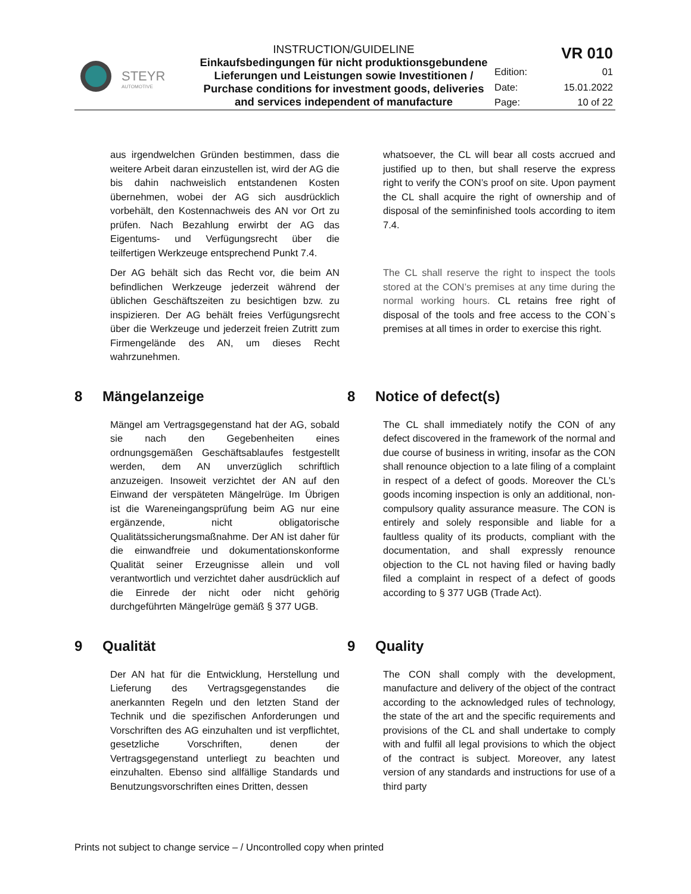| STEYR AUTOMOTIVE | INSTRUCTION/GUIDELINE Einkaufsbedingungen für nicht produktionsgebundene Lieferungen und Leistungen sowie Investitionen / Purchase conditions for investment goods, deliveries and services independent of manufacture | VR 010 | |
| | | Edition: | 01 |
| | | Date: | 15.01.2022 |
| | | Page: | 10 of 22 |
aus irgendwelchen Gründen bestimmen, dass die weitere Arbeit daran einzustellen ist, wird der AG die bis dahin nachweislich entstandenen Kosten übernehmen, wobei der AG sich ausdrücklich vorbehält, den Kostennachweis des AN vor Ort zu prüfen. Nach Bezahlung erwirbt der AG das Eigentums- und Verfügungsrecht über die teilfertigen Werkzeuge entsprechend Punkt 7.4.
whatsoever, the CL will bear all costs accrued and justified up to then, but shall reserve the express right to verify the CON’s proof on site. Upon payment the CL shall acquire the right of ownership and of disposal of the seminfinished tools according to item 7.4.
Der AG behält sich das Recht vor, die beim AN befindlichen Werkzeuge jederzeit während der üblichen Geschäftszeiten zu besichtigen bzw. zu inspizieren. Der AG behält freies Verfügungsrecht über die Werkzeuge und jederzeit freien Zutritt zum Firmengelände des AN, um dieses Recht wahrzunehmen.
The CL shall reserve the right to inspect the tools stored at the CON’s premises at any time during the normal working hours. CL retains free right of disposal of the tools and free access to the CON`s premises at all times in order to exercise this right.
8 Mängelanzeige 8 Notice of defect(s)
Mängel am Vertragsgegenstand hat der AG, sobald sie nach den Gegebenheiten eines ordnungsgemäßen Geschäftsablaufes festgestellt werden, dem AN unverzüglich schriftlich anzuzeigen. Insoweit verzichtet der AN auf den Einwand der verspäteten Mängelrüge. Im Übrigen ist die Wareneingangsprüfung beim AG nur eine ergänzende, nicht obligatorische Qualitätssicherungsmaßnahme. Der AN ist daher für die einwandfreie und dokumentationskonforme Qualität seiner Erzeugnisse allein und voll verantwortlich und verzichtet daher ausdrücklich auf die Einrede der nicht oder nicht gehörig durchgeführten Mängelrüge gemäß § 377 UGB.
The CL shall immediately notify the CON of any defect discovered in the framework of the normal and due course of business in writing, insofar as the CON shall renounce objection to a late filing of a complaint in respect of a defect of goods. Moreover the CL’s goods incoming inspection is only an additional, non-compulsory quality assurance measure. The CON is entirely and solely responsible and liable for a faultless quality of its products, compliant with the documentation, and shall expressly renounce objection to the CL not having filed or having badly filed a complaint in respect of a defect of goods according to § 377 UGB (Trade Act).
9 Qualität 9 Quality
Der AN hat für die Entwicklung, Herstellung und Lieferung des Vertragsgegenstandes die anerkannten Regeln und den letzten Stand der Technik und die spezifischen Anforderungen und Vorschriften des AG einzuhalten und ist verpflichtet, gesetzliche Vorschriften, denen der Vertragsgegenstand unterliegt zu beachten und einzuhalten. Ebenso sind allfällige Standards und Benutzungsvorschriften eines Dritten, dessen
The CON shall comply with the development, manufacture and delivery of the object of the contract according to the acknowledged rules of technology, the state of the art and the specific requirements and provisions of the CL and shall undertake to comply with and fulfil all legal provisions to which the object of the contract is subject. Moreover, any latest version of any standards and instructions for use of a third party
Prints not subject to change service – / Uncontrolled copy when printed